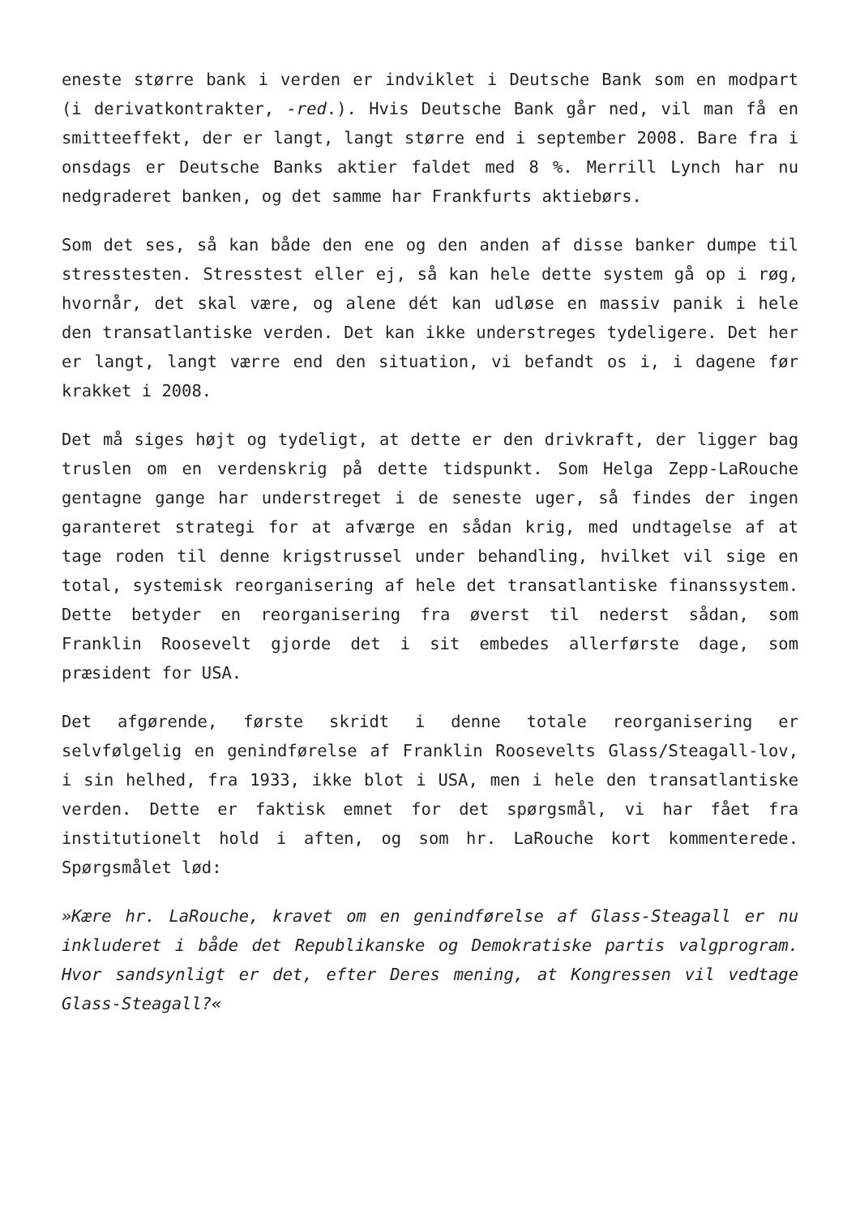eneste større bank i verden er indviklet i Deutsche Bank som en modpart (i derivatkontrakter, -red.). Hvis Deutsche Bank går ned, vil man få en smitteeffekt, der er langt, langt større end i september 2008. Bare fra i onsdags er Deutsche Banks aktier faldet med 8 %. Merrill Lynch har nu nedgraderet banken, og det samme har Frankfurts aktiebørs.
Som det ses, så kan både den ene og den anden af disse banker dumpe til stresstesten. Stresstest eller ej, så kan hele dette system gå op i røg, hvornår, det skal være, og alene dét kan udløse en massiv panik i hele den transatlantiske verden. Det kan ikke understreges tydeligere. Det her er langt, langt værre end den situation, vi befandt os i, i dagene før krakket i 2008.
Det må siges højt og tydeligt, at dette er den drivkraft, der ligger bag truslen om en verdenskrig på dette tidspunkt. Som Helga Zepp-LaRouche gentagne gange har understreget i de seneste uger, så findes der ingen garanteret strategi for at afværge en sådan krig, med undtagelse af at tage roden til denne krigstrussel under behandling, hvilket vil sige en total, systemisk reorganisering af hele det transatlantiske finanssystem. Dette betyder en reorganisering fra øverst til nederst sådan, som Franklin Roosevelt gjorde det i sit embedes allerførste dage, som præsident for USA.
Det afgørende, første skridt i denne totale reorganisering er selvfølgelig en genindførelse af Franklin Roosevelts Glass/Steagall-lov, i sin helhed, fra 1933, ikke blot i USA, men i hele den transatlantiske verden. Dette er faktisk emnet for det spørgsmål, vi har fået fra institutionelt hold i aften, og som hr. LaRouche kort kommenterede. Spørgsmålet lød:
»Kære hr. LaRouche, kravet om en genindførelse af Glass-Steagall er nu inkluderet i både det Republikanske og Demokratiske partis valgprogram. Hvor sandsynligt er det, efter Deres mening, at Kongressen vil vedtage Glass-Steagall?«